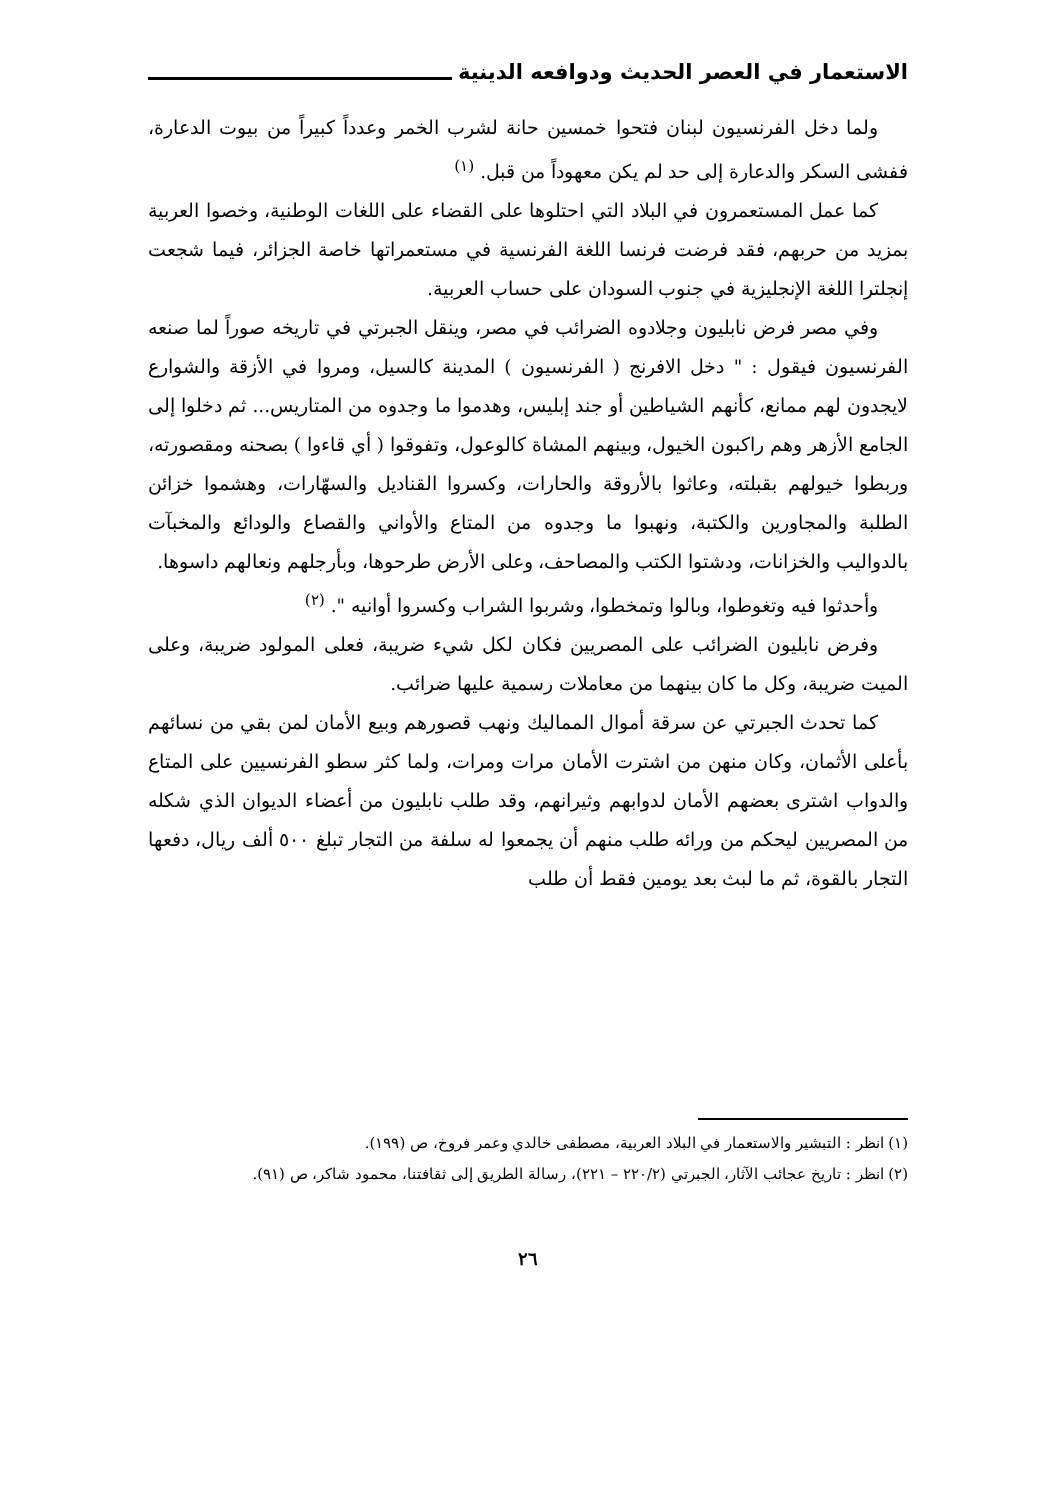الاستعمار في العصر الحديث ودوافعه الدينية
ولما دخل الفرنسيون لبنان فتحوا خمسين حانة لشرب الخمر وعدداً كبيراً من بيوت الدعارة، ففشى السكر والدعارة إلى حد لم يكن معهوداً من قبل. <sup>(١)</sup>
كما عمل المستعمرون في البلاد التي احتلوها على القضاء على اللغات الوطنية، وخصوا العربية بمزيد من حربهم، فقد فرضت فرنسا اللغة الفرنسية في مستعمراتها خاصة الجزائر، فيما شجعت إنجلترا اللغة الإنجليزية في جنوب السودان على حساب العربية.
وفي مصر فرض نابليون وجلادوه الضرائب في مصر، وينقل الجبرتي في تاريخه صوراً لما صنعه الفرنسيون فيقول : " دخل الافرنج ( الفرنسيون ) المدينة كالسيل، ومروا في الأزقة والشوارع لايجدون لهم ممانع، كأنهم الشياطين أو جند إبليس، وهدموا ما وجدوه من المتاريس... ثم دخلوا إلى الجامع الأزهر وهم راكبون الخيول، وبينهم المشاة كالوعول، وتفوقوا ( أي قاءوا ) بصحنه ومقصورته، وربطوا خيولهم بقبلته، وعاثوا بالأروقة والحارات، وكسروا القناديل والسهّارات، وهشموا خزائن الطلبة والمجاورين والكتبة، ونهبوا ما وجدوه من المتاع والأواني والقصاع والودائع والمخبآت بالدواليب والخزانات، ودشتوا الكتب والمصاحف، وعلى الأرض طرحوها، وبأرجلهم ونعالهم داسوها.
وأحدثوا فيه وتغوطوا، وبالوا وتمخطوا، وشربوا الشراب وكسروا أوانيه ". <sup>(٢)</sup>
وفرض نابليون الضرائب على المصريين فكان لكل شيء ضريبة، فعلى المولود ضريبة، وعلى الميت ضريبة، وكل ما كان بينهما من معاملات رسمية عليها ضرائب.
كما تحدث الجبرتي عن سرقة أموال المماليك ونهب قصورهم وبيع الأمان لمن بقي من نسائهم بأعلى الأثمان، وكان منهن من اشترت الأمان مرات ومرات، ولما كثر سطو الفرنسيين على المتاع والدواب اشترى بعضهم الأمان لدوابهم وثيرانهم، وقد طلب نابليون من أعضاء الديوان الذي شكله من المصريين ليحكم من ورائه طلب منهم أن يجمعوا له سلفة من التجار تبلغ ٥٠٠ ألف ريال، دفعها التجار بالقوة، ثم ما لبث بعد يومين فقط أن طلب
(١) انظر : التبشير والاستعمار في البلاد العربية، مصطفى خالدي وعمر فروخ، ص (١٩٩).
(٢) انظر : تاريخ عجائب الآثار، الجبرتي (٢٢٠/٢ – ٢٢١)، رسالة الطريق إلى ثقافتنا، محمود شاكر، ص (٩١).
٢٦